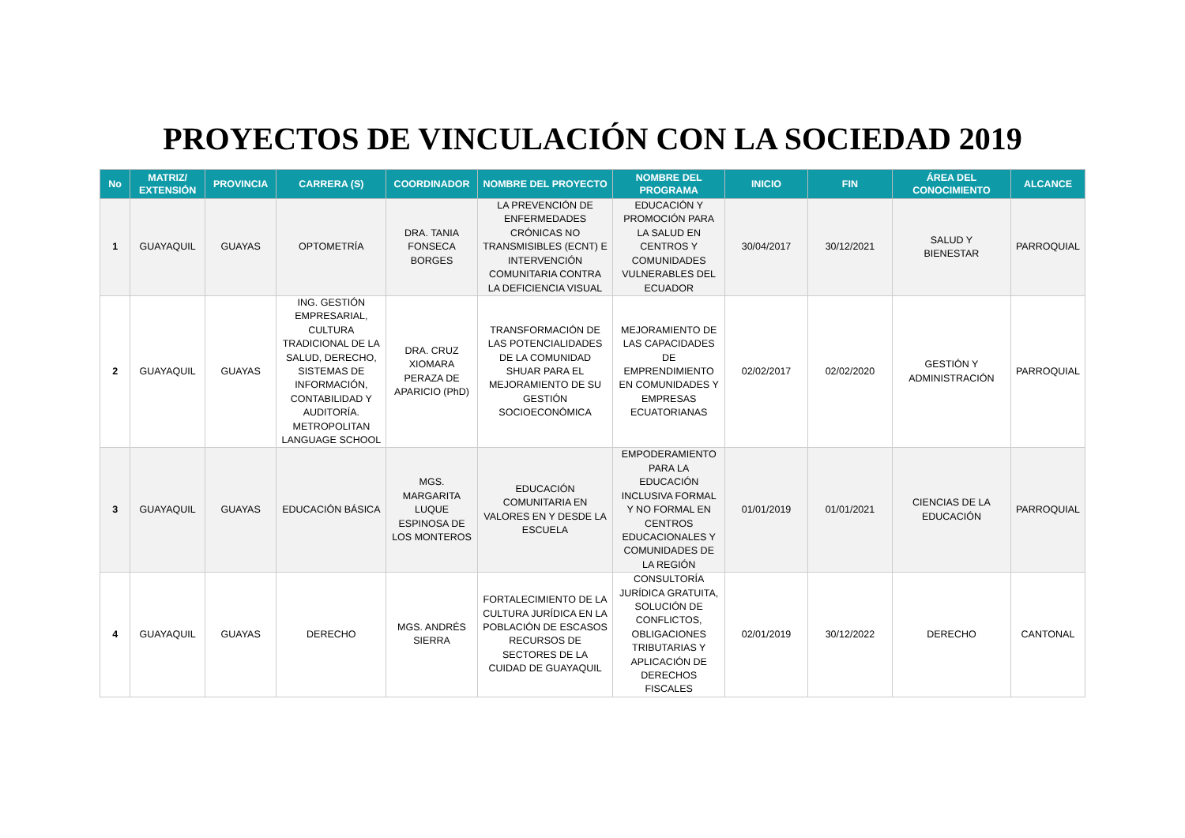PROYECTOS DE VINCULACIÓN CON LA SOCIEDAD 2019
| No | MATRIZ/ EXTENSIÓN | PROVINCIA | CARRERA (S) | COORDINADOR | NOMBRE DEL PROYECTO | NOMBRE DEL PROGRAMA | INICIO | FIN | ÁREA DEL CONOCIMIENTO | ALCANCE |
| --- | --- | --- | --- | --- | --- | --- | --- | --- | --- | --- |
| 1 | GUAYAQUIL | GUAYAS | OPTOMETRÍA | DRA. TANIA FONSECA BORGES | LA PREVENCIÓN DE ENFERMEDADES CRÓNICAS NO TRANSMISIBLES (ECNT) E INTERVENCIÓN COMUNITARIA CONTRA LA DEFICIENCIA VISUAL | EDUCACIÓN Y PROMOCIÓN PARA LA SALUD EN CENTROS Y COMUNIDADES VULNERABLES DEL ECUADOR | 30/04/2017 | 30/12/2021 | SALUD Y BIENESTAR | PARROQUIAL |
| 2 | GUAYAQUIL | GUAYAS | ING. GESTIÓN EMPRESARIAL, CULTURA TRADICIONAL DE LA SALUD, DERECHO, SISTEMAS DE INFORMACIÓN, CONTABILIDAD Y AUDITORÍA. METROPOLITAN LANGUAGE SCHOOL | DRA. CRUZ XIOMARA PERAZA DE APARICIO (PhD) | TRANSFORMACIÓN DE LAS POTENCIALIDADES DE LA COMUNIDAD SHUAR PARA EL MEJORAMIENTO DE SU GESTIÓN SOCIOECONÓMICA | MEJORAMIENTO DE LAS CAPACIDADES DE EMPRENDIMIENTO EN COMUNIDADES Y EMPRESAS ECUATORIANAS | 02/02/2017 | 02/02/2020 | GESTIÓN Y ADMINISTRACIÓN | PARROQUIAL |
| 3 | GUAYAQUIL | GUAYAS | EDUCACIÓN BÁSICA | MGS. MARGARITA LUQUE ESPINOSA DE LOS MONTEROS | EDUCACIÓN COMUNITARIA EN VALORES EN Y DESDE LA ESCUELA | EMPODERAMIENTO PARA LA EDUCACIÓN INCLUSIVA FORMAL Y NO FORMAL EN CENTROS EDUCACIONALES Y COMUNIDADES DE LA REGIÓN | 01/01/2019 | 01/01/2021 | CIENCIAS DE LA EDUCACIÓN | PARROQUIAL |
| 4 | GUAYAQUIL | GUAYAS | DERECHO | MGS. ANDRÉS SIERRA | FORTALECIMIENTO DE LA CULTURA JURÍDICA EN LA POBLACIÓN DE ESCASOS RECURSOS DE SECTORES DE LA CUIDAD DE GUAYAQUIL | CONSULTORÍA JURÍDICA GRATUITA, SOLUCIÓN DE CONFLICTOS, OBLIGACIONES TRIBUTARIAS Y APLICACIÓN DE DERECHOS FISCALES | 02/01/2019 | 30/12/2022 | DERECHO | CANTONAL |